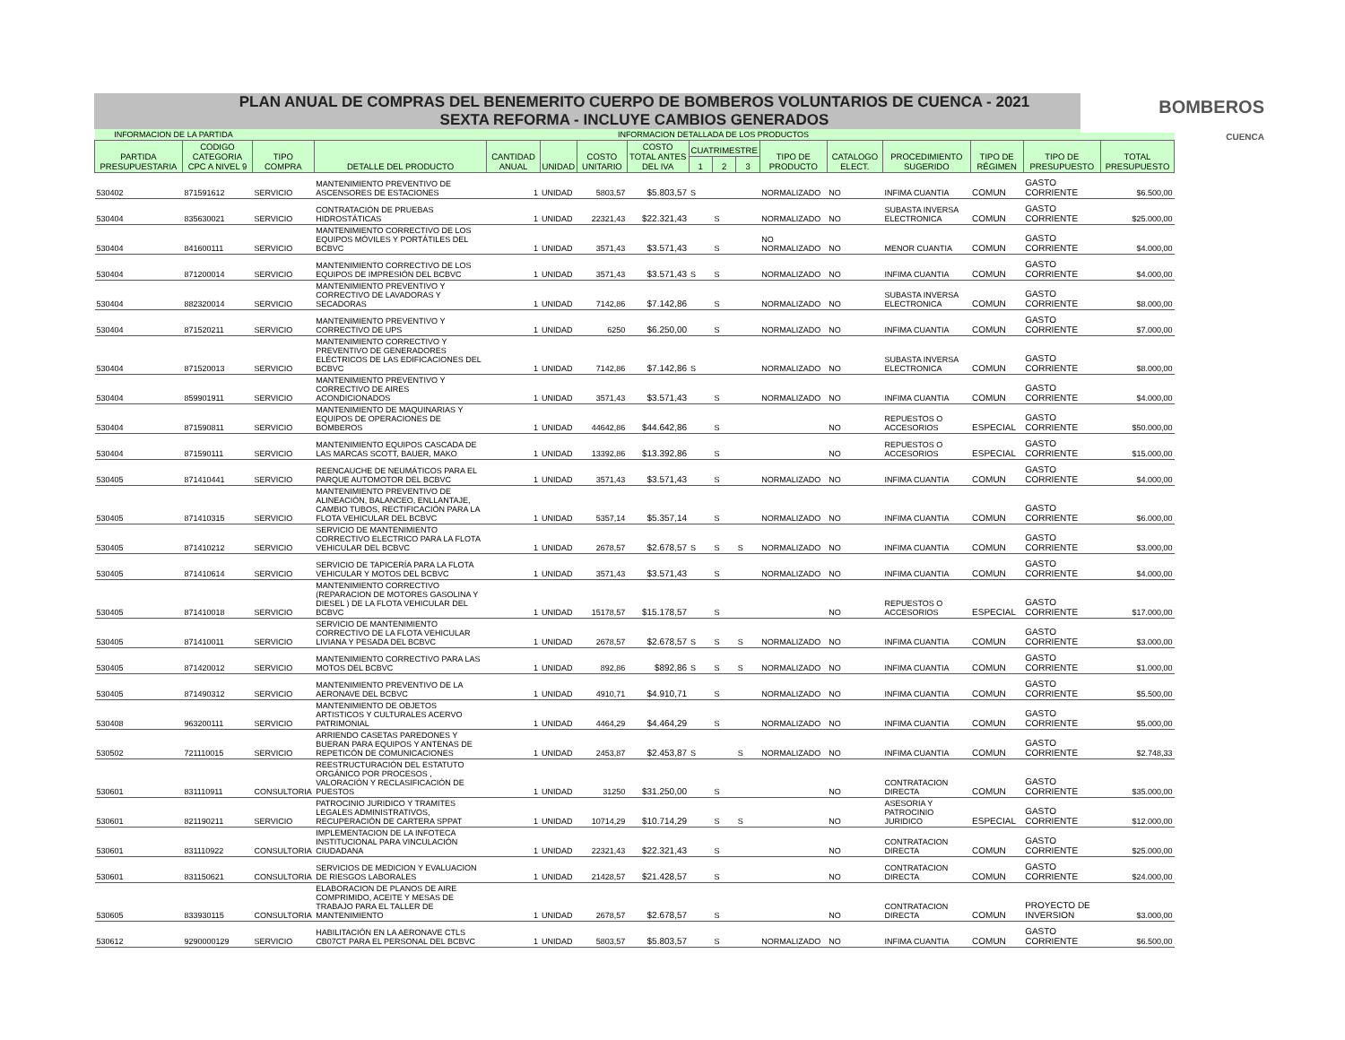PLAN ANUAL DE COMPRAS DEL BENEMERITO CUERPO DE BOMBEROS VOLUNTARIOS DE CUENCA - 2021
SEXTA REFORMA - INCLUYE CAMBIOS GENERADOS
BOMBEROS
CUENCA
| INFORMACION DE LA PARTIDA | | INFORMACION DETALLADA DE LOS PRODUCTOS | | | | | | | | | | | | | | |
| PARTIDA PRESUPUESTARIA | CODIGO CATEGORIA CPC A NIVEL 9 | TIPO COMPRA | DETALLE DEL PRODUCTO | CANTIDAD ANUAL | UNIDAD | COSTO UNITARIO | COSTO TOTAL ANTES DEL IVA | CUATRIMESTRE | | | TIPO DE PRODUCTO | CATALOGO ELECT. | PROCEDIMIENTO SUGERIDO | TIPO DE RÉGIMEN | TIPO DE PRESUPUESTO | TOTAL PRESUPUESTO |
| | | | | | | | | 1 | 2 | 3 | | | | | | |
| 530402 | 871591612 | SERVICIO | MANTENIMIENTO PREVENTIVO DE ASCENSORES DE ESTACIONES | 1 | UNIDAD | 5803,57 | $5.803,57 | S | | | NORMALIZADO | NO | INFIMA CUANTIA | COMUN | GASTO CORRIENTE | $6.500,00 |
| 530404 | 835630021 | SERVICIO | CONTRATACIÓN DE PRUEBAS HIDROSTÁTICAS | 1 | UNIDAD | 22321,43 | $22.321,43 | | S | | NORMALIZADO | NO | SUBASTA INVERSA ELECTRONICA | COMUN | GASTO CORRIENTE | $25.000,00 |
| 530404 | 841600111 | SERVICIO | MANTENIMIENTO CORRECTIVO DE LOS EQUIPOS MÓVILES Y PORTÁTILES DEL BCBVC | 1 | UNIDAD | 3571,43 | $3.571,43 | | S | | NO NORMALIZADO | NO | MENOR CUANTIA | COMUN | GASTO CORRIENTE | $4.000,00 |
| 530404 | 871200014 | SERVICIO | MANTENIMIENTO CORRECTIVO DE LOS EQUIPOS DE IMPRESIÓN DEL BCBVC | 1 | UNIDAD | 3571,43 | $3.571,43 | S | S | | NORMALIZADO | NO | INFIMA CUANTIA | COMUN | GASTO CORRIENTE | $4.000,00 |
| 530404 | 882320014 | SERVICIO | MANTENIMIENTO PREVENTIVO Y CORRECTIVO DE LAVADORAS Y SECADORAS | 1 | UNIDAD | 7142,86 | $7.142,86 | | S | | NORMALIZADO | NO | SUBASTA INVERSA ELECTRONICA | COMUN | GASTO CORRIENTE | $8.000,00 |
| 530404 | 871520211 | SERVICIO | MANTENIMIENTO PREVENTIVO Y CORRECTIVO DE UPS | 1 | UNIDAD | 6250 | $6.250,00 | | S | | NORMALIZADO | NO | INFIMA CUANTIA | COMUN | GASTO CORRIENTE | $7.000,00 |
| 530404 | 871520013 | SERVICIO | MANTENIMIENTO CORRECTIVO Y PREVENTIVO DE GENERADORES ELÉCTRICOS DE LAS EDIFICACIONES DEL BCBVC | 1 | UNIDAD | 7142,86 | $7.142,86 | S | | | NORMALIZADO | NO | SUBASTA INVERSA ELECTRONICA | COMUN | GASTO CORRIENTE | $8.000,00 |
| 530404 | 859901911 | SERVICIO | MANTENIMIENTO PREVENTIVO Y CORRECTIVO DE AIRES ACONDICIONADOS | 1 | UNIDAD | 3571,43 | $3.571,43 | | S | | NORMALIZADO | NO | INFIMA CUANTIA | COMUN | GASTO CORRIENTE | $4.000,00 |
| 530404 | 871590811 | SERVICIO | MANTENIMIENTO DE MAQUINARIAS Y EQUIPOS DE OPERACIONES DE BOMBEROS | 1 | UNIDAD | 44642,86 | $44.642,86 | | S | | | NO | REPUESTOS O ACCESORIOS | ESPECIAL | GASTO CORRIENTE | $50.000,00 |
| 530404 | 871590111 | SERVICIO | MANTENIMIENTO EQUIPOS CASCADA DE LAS MARCAS SCOTT, BAUER, MAKO | 1 | UNIDAD | 13392,86 | $13.392,86 | | S | | | NO | REPUESTOS O ACCESORIOS | ESPECIAL | GASTO CORRIENTE | $15.000,00 |
| 530405 | 871410441 | SERVICIO | REENCAUCHE DE NEUMÁTICOS PARA EL PARQUE AUTOMOTOR DEL BCBVC | 1 | UNIDAD | 3571,43 | $3.571,43 | | S | | NORMALIZADO | NO | INFIMA CUANTIA | COMUN | GASTO CORRIENTE | $4.000,00 |
| 530405 | 871410315 | SERVICIO | MANTENIMIENTO PREVENTIVO DE ALINEACIÓN, BALANCEO, ENLLANTAJE, CAMBIO TUBOS, RECTIFICACIÓN PARA LA FLOTA VEHICULAR DEL BCBVC | 1 | UNIDAD | 5357,14 | $5.357,14 | | S | | NORMALIZADO | NO | INFIMA CUANTIA | COMUN | GASTO CORRIENTE | $6.000,00 |
| 530405 | 871410212 | SERVICIO | SERVICIO DE MANTENIMIENTO CORRECTIVO ELECTRICO PARA LA FLOTA VEHICULAR DEL BCBVC | 1 | UNIDAD | 2678,57 | $2.678,57 | S | S | S | NORMALIZADO | NO | INFIMA CUANTIA | COMUN | GASTO CORRIENTE | $3.000,00 |
| 530405 | 871410614 | SERVICIO | SERVICIO DE TAPICERÍA PARA LA FLOTA VEHICULAR Y MOTOS DEL BCBVC | 1 | UNIDAD | 3571,43 | $3.571,43 | | S | | NORMALIZADO | NO | INFIMA CUANTIA | COMUN | GASTO CORRIENTE | $4.000,00 |
| 530405 | 871410018 | SERVICIO | MANTENIMIENTO CORRECTIVO (REPARACION DE MOTORES GASOLINA Y DIESEL ) DE LA FLOTA VEHICULAR DEL BCBVC | 1 | UNIDAD | 15178,57 | $15.178,57 | | S | | | NO | REPUESTOS O ACCESORIOS | ESPECIAL | GASTO CORRIENTE | $17.000,00 |
| 530405 | 871410011 | SERVICIO | SERVICIO DE MANTENIMIENTO CORRECTIVO DE LA FLOTA VEHICULAR LIVIANA Y PESADA DEL BCBVC | 1 | UNIDAD | 2678,57 | $2.678,57 | S | S | S | NORMALIZADO | NO | INFIMA CUANTIA | COMUN | GASTO CORRIENTE | $3.000,00 |
| 530405 | 871420012 | SERVICIO | MANTENIMIENTO CORRECTIVO PARA LAS MOTOS DEL BCBVC | 1 | UNIDAD | 892,86 | $892,86 | S | S | S | NORMALIZADO | NO | INFIMA CUANTIA | COMUN | GASTO CORRIENTE | $1.000,00 |
| 530405 | 871490312 | SERVICIO | MANTENIMIENTO PREVENTIVO DE LA AERONAVE DEL BCBVC | 1 | UNIDAD | 4910,71 | $4.910,71 | | S | | NORMALIZADO | NO | INFIMA CUANTIA | COMUN | GASTO CORRIENTE | $5.500,00 |
| 530408 | 963200111 | SERVICIO | MANTENIMIENTO DE OBJETOS ARTISTICOS Y CULTURALES ACERVO PATRIMONIAL | 1 | UNIDAD | 4464,29 | $4.464,29 | | S | | NORMALIZADO | NO | INFIMA CUANTIA | COMUN | GASTO CORRIENTE | $5.000,00 |
| 530502 | 721110015 | SERVICIO | ARRIENDO CASETAS PAREDONES Y BUERAN PARA EQUIPOS Y ANTENAS DE REPETICÓN DE COMUNICACIONES | 1 | UNIDAD | 2453,87 | $2.453,87 | S | | S | NORMALIZADO | NO | INFIMA CUANTIA | COMUN | GASTO CORRIENTE | $2.748,33 |
| 530601 | 831110911 | CONSULTORIA | REESTRUCTURACIÓN DEL ESTATUTO ORGÁNICO POR PROCESOS , VALORACIÓN Y RECLASIFICACIÓN DE PUESTOS | 1 | UNIDAD | 31250 | $31.250,00 | | S | | | NO | CONTRATACION DIRECTA | COMUN | GASTO CORRIENTE | $35.000,00 |
| 530601 | 821190211 | SERVICIO | PATROCINIO JURIDICO Y TRAMITES LEGALES ADMINISTRATIVOS, RECUPERACIÓN DE CARTERA SPPAT | 1 | UNIDAD | 10714,29 | $10.714,29 | | S | S | | NO | ASESORIA Y PATROCINIO JURIDICO | ESPECIAL | GASTO CORRIENTE | $12.000,00 |
| 530601 | 831110922 | CONSULTORIA | IMPLEMENTACION DE LA INFOTECA INSTITUCIONAL PARA VINCULACIÓN CIUDADANA | 1 | UNIDAD | 22321,43 | $22.321,43 | | S | | | NO | CONTRATACION DIRECTA | COMUN | GASTO CORRIENTE | $25.000,00 |
| 530601 | 831150621 | CONSULTORIA | SERVICIOS DE MEDICION Y EVALUACION DE RIESGOS LABORALES | 1 | UNIDAD | 21428,57 | $21.428,57 | | S | | | NO | CONTRATACION DIRECTA | COMUN | GASTO CORRIENTE | $24.000,00 |
| 530605 | 833930115 | CONSULTORIA | ELABORACION DE PLANOS DE AIRE COMPRIMIDO, ACEITE Y MESAS DE TRABAJO PARA EL TALLER DE MANTENIMIENTO | 1 | UNIDAD | 2678,57 | $2.678,57 | | S | | | NO | CONTRATACION DIRECTA | COMUN | PROYECTO DE INVERSION | $3.000,00 |
| 530612 | 9290000129 | SERVICIO | HABILITACIÓN EN LA AERONAVE CTLS CB07CT PARA EL PERSONAL DEL BCBVC | 1 | UNIDAD | 5803,57 | $5.803,57 | | S | | NORMALIZADO | NO | INFIMA CUANTIA | COMUN | GASTO CORRIENTE | $6.500,00 |